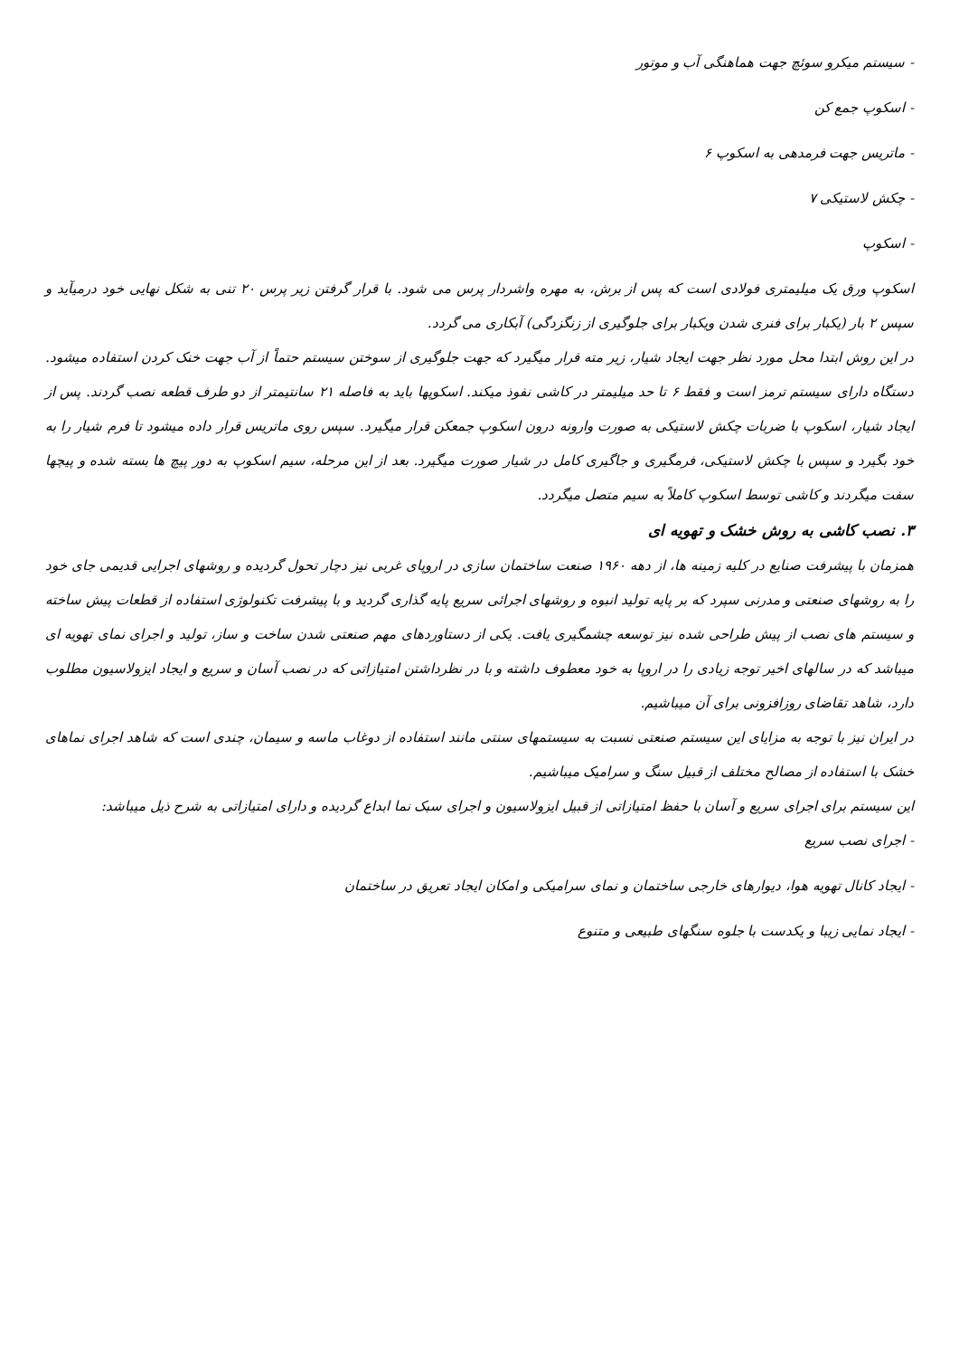- سیستم میکرو سوئچ جهت هماهنگی آب و موتور
- اسکوپ جمع کن
- ماتریس جهت فرمدهی به اسکوپ ۶
- چکش لاستیکی ۷
- اسکوپ
اسکوپ ورق یک میلیمتری فولادی است که پس از برش، به مهره واشردار پرس می شود. با قرار گرفتن زیر پرس ۲۰ تنی به شکل نهایی خود درمیآید و سپس ۲ بار (یکبار برای فنری شدن ویکبار برای جلوگیری از زنگزدگی) آبکاری می گردد.
در این روش ابتدا محل مورد نظر جهت ایجاد شیار، زیر مته قرار میگیرد که جهت جلوگیری از سوختن سیستم حتماً از آب جهت خنک کردن استفاده میشود. دستگاه دارای سیستم ترمز است و فقط ۶ تا حد میلیمتر در کاشی نفوذ میکند. اسکوپها باید به فاصله ۲۱ سانتیمتر از دو طرف قطعه نصب گردند. پس از ایجاد شیار، اسکوپ با ضربات چکش لاستیکی به صورت وارونه درون اسکوپ جمعکن قرار میگیرد. سپس روی ماتریس قرار داده میشود تا فرم شیار را به خود بگیرد و سپس با چکش لاستیکی، فرمگیری و جاگیری کامل در شیار صورت میگیرد. بعد از این مرحله، سیم اسکوپ به دور پیچ ها بسته شده و پیچها سفت میگردند و کاشی توسط اسکوپ کاملاً به سیم متصل میگردد.
۳. نصب کاشی به روش خشک و تهویه ای
همزمان با پیشرفت صنایع در کلیه زمینه ها، از دهه ۱۹۶۰ صنعت ساختمان سازی در اروپای غربی نیز دچار تحول گردیده و روشهای اجرایی قدیمی جای خود را به روشهای صنعتی و مدرنی سپرد که بر پایه تولید انبوه و روشهای اجرائی سریع پایه گذاری گردید و با پیشرفت تکنولوژی استفاده از قطعات پیش ساخته و سیستم های نصب از پیش طراحی شده نیز توسعه چشمگیری یافت. یکی از دستاوردهای مهم صنعتی شدن ساخت و ساز، تولید و اجرای نمای تهویه ای میباشد که در سالهای اخیر توجه زیادی را در اروپا به خود معطوف داشته و با در نظرداشتن امتیازاتی که در نصب آسان و سریع و ایجاد ایزولاسیون مطلوب دارد، شاهد تقاضای روزافزونی برای آن میباشیم.
در ایران نیز با توجه به مزایای این سیستم صنعتی نسبت به سیستمهای سنتی مانند استفاده از دوغاب ماسه و سیمان، چندی است که شاهد اجرای نماهای خشک با استفاده از مصالح مختلف از قبیل سنگ و سرامیک میباشیم.
این سیستم برای اجرای سریع و آسان با حفظ امتیازاتی از قبیل ایزولاسیون و اجرای سبک نما ابداع گردیده و دارای امتیازاتی به شرح ذیل میباشد:
- اجرای نصب سریع
- ایجاد کانال تهویه هوا، دیوارهای خارجی ساختمان و نمای سرامیکی و امکان ایجاد تعریق در ساختمان
- ایجاد نمایی زیبا و یکدست با جلوه سنگهای طبیعی و متنوع